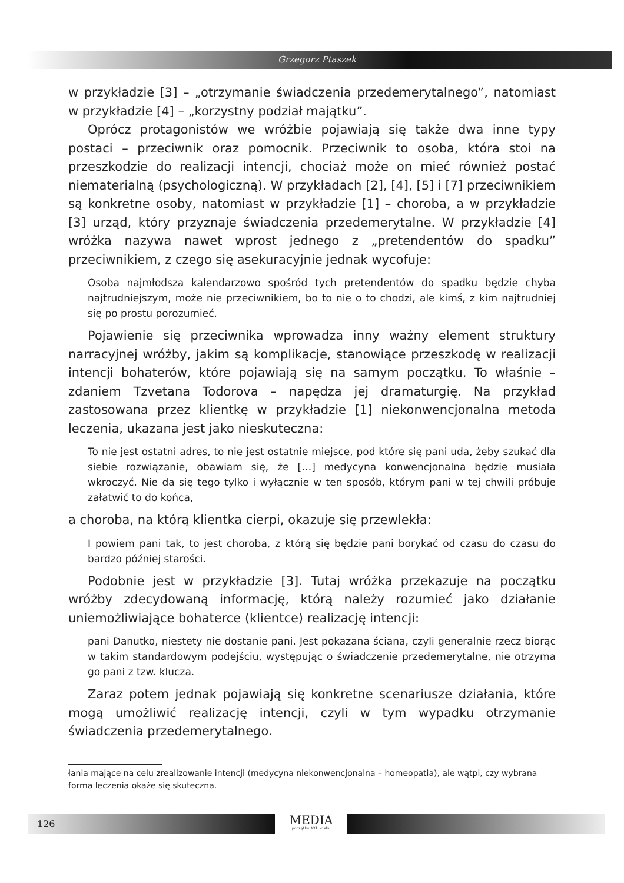Grzegorz Ptaszek
w przykładzie [3] – „otrzymanie świadczenia przedemerytalnego”, natomiast w przykładzie [4] – „korzystny podział majątku”.
Oprócz protagonistów we wróżbie pojawiają się także dwa inne typy postaci – przeciwnik oraz pomocnik. Przeciwnik to osoba, która stoi na przeszkodzie do realizacji intencji, chociaż może on mieć również postać niematerialną (psychologiczną). W przykładach [2], [4], [5] i [7] przeciwnikiem są konkretne osoby, natomiast w przykładzie [1] – choroba, a w przykładzie [3] urząd, który przyznaje świadczenia przedemerytalne. W przykładzie [4] wróżka nazywa nawet wprost jednego z „pretendentów do spadku” przeciwnikiem, z czego się asekuracyjnie jednak wycofuje:
Osoba najmłodsza kalendarzowo spośród tych pretendentów do spadku będzie chyba najtrudniejszym, może nie przeciwnikiem, bo to nie o to chodzi, ale kimś, z kim najtrudniej się po prostu porozumieć.
Pojawienie się przeciwnika wprowadza inny ważny element struktury narracyjnej wróżby, jakim są komplikacje, stanowiące przeszkodę w realizacji intencji bohaterów, które pojawiają się na samym początku. To właśnie – zdaniem Tzvetana Todorova – napędza jej dramaturgię. Na przykład zastosowana przez klientkę w przykładzie [1] niekonwencjonalna metoda leczenia, ukazana jest jako nieskuteczna:
To nie jest ostatni adres, to nie jest ostatnie miejsce, pod które się pani uda, żeby szukać dla siebie rozwiązanie, obawiam się, że […] medycyna konwencjonalna będzie musiała wkroczyć. Nie da się tego tylko i wyłącznie w ten sposób, którym pani w tej chwili próbuje załatwić to do końca,
a choroba, na którą klientka cierpi, okazuje się przewlekła:
I powiem pani tak, to jest choroba, z którą się będzie pani borykać od czasu do czasu do bardzo później starości.
Podobnie jest w przykładzie [3]. Tutaj wróżka przekazuje na początku wróżby zdecydowaną informację, którą należy rozumieć jako działanie uniemożliwiające bohaterce (klientce) realizację intencji:
pani Danutko, niestety nie dostanie pani. Jest pokazana ściana, czyli generalnie rzecz biorąc w takim standardowym podejściu, występując o świadczenie przedemerytalne, nie otrzyma go pani z tzw. klucza.
Zaraz potem jednak pojawiają się konkretne scenariusze działania, które mogą umożliwić realizację intencji, czyli w tym wypadku otrzymanie świadczenia przedemerytalnego.
łania mające na celu zrealizowanie intencji (medycyna niekonwencjonalna – homeopatia), ale wątpi, czy wybrana forma leczenia okaże się skuteczna.
126
MEDIA
początku XXI wieku